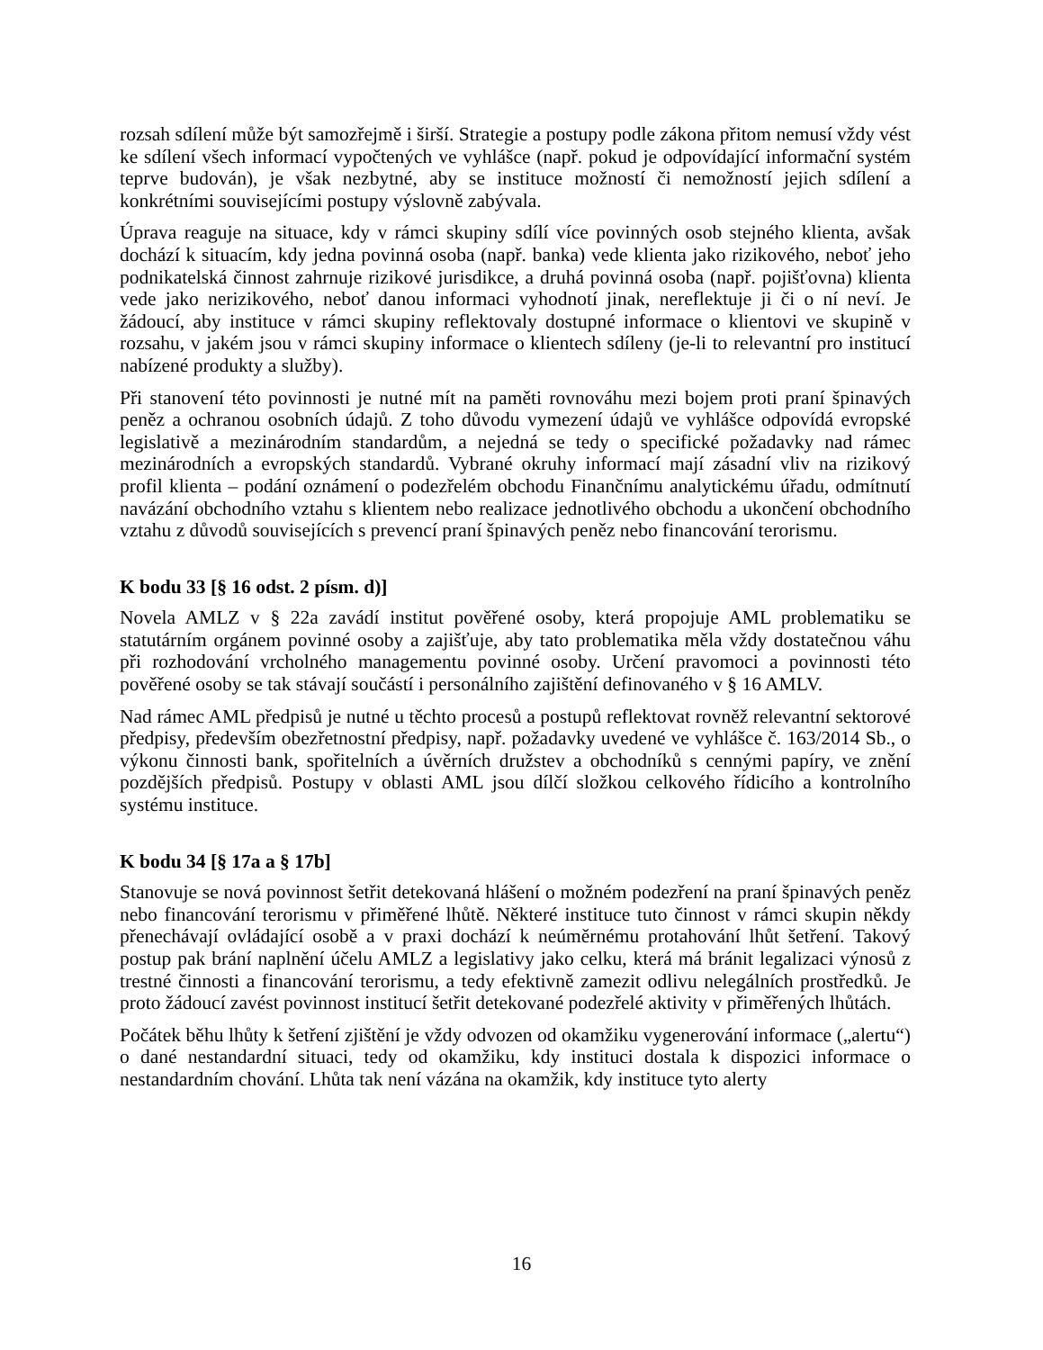rozsah sdílení může být samozřejmě i širší. Strategie a postupy podle zákona přitom nemusí vždy vést ke sdílení všech informací vypočtených ve vyhlášce (např. pokud je odpovídající informační systém teprve budován), je však nezbytné, aby se instituce možností či nemožností jejich sdílení a konkrétními souvisejícími postupy výslovně zabývala.
Úprava reaguje na situace, kdy v rámci skupiny sdílí více povinných osob stejného klienta, avšak dochází k situacím, kdy jedna povinná osoba (např. banka) vede klienta jako rizikového, neboť jeho podnikatelská činnost zahrnuje rizikové jurisdikce, a druhá povinná osoba (např. pojišťovna) klienta vede jako nerizikového, neboť danou informaci vyhodnotí jinak, nereflektuje ji či o ní neví. Je žádoucí, aby instituce v rámci skupiny reflektovaly dostupné informace o klientovi ve skupině v rozsahu, v jakém jsou v rámci skupiny informace o klientech sdíleny (je-li to relevantní pro institucí nabízené produkty a služby).
Při stanovení této povinnosti je nutné mít na paměti rovnováhu mezi bojem proti praní špinavých peněz a ochranou osobních údajů. Z toho důvodu vymezení údajů ve vyhlášce odpovídá evropské legislativě a mezinárodním standardům, a nejedná se tedy o specifické požadavky nad rámec mezinárodních a evropských standardů. Vybrané okruhy informací mají zásadní vliv na rizikový profil klienta – podání oznámení o podezřelém obchodu Finančnímu analytickému úřadu, odmítnutí navázání obchodního vztahu s klientem nebo realizace jednotlivého obchodu a ukončení obchodního vztahu z důvodů souvisejících s prevencí praní špinavých peněz nebo financování terorismu.
K bodu 33 [§ 16 odst. 2 písm. d)]
Novela AMLZ v § 22a zavádí institut pověřené osoby, která propojuje AML problematiku se statutárním orgánem povinné osoby a zajišťuje, aby tato problematika měla vždy dostatečnou váhu při rozhodování vrcholného managementu povinné osoby. Určení pravomoci a povinnosti této pověřené osoby se tak stávají součástí i personálního zajištění definovaného v § 16 AMLV.
Nad rámec AML předpisů je nutné u těchto procesů a postupů reflektovat rovněž relevantní sektorové předpisy, především obezřetnostní předpisy, např. požadavky uvedené ve vyhlášce č. 163/2014 Sb., o výkonu činnosti bank, spořitelních a úvěrních družstev a obchodníků s cennými papíry, ve znění pozdějších předpisů. Postupy v oblasti AML jsou dílčí složkou celkového řídicího a kontrolního systému instituce.
K bodu 34 [§ 17a a § 17b]
Stanovuje se nová povinnost šetřit detekovaná hlášení o možném podezření na praní špinavých peněz nebo financování terorismu v přiměřené lhůtě. Některé instituce tuto činnost v rámci skupin někdy přenechávají ovládající osobě a v praxi dochází k neúměrnému protahování lhůt šetření. Takový postup pak brání naplnění účelu AMLZ a legislativy jako celku, která má bránit legalizaci výnosů z trestné činnosti a financování terorismu, a tedy efektivně zamezit odlivu nelegálních prostředků. Je proto žádoucí zavést povinnost institucí šetřit detekované podezřelé aktivity v přiměřených lhůtách.
Počátek běhu lhůty k šetření zjištění je vždy odvozen od okamžiku vygenerování informace („alertu“) o dané nestandardní situaci, tedy od okamžiku, kdy instituci dostala k dispozici informace o nestandardním chování. Lhůta tak není vázána na okamžik, kdy instituce tyto alerty
16